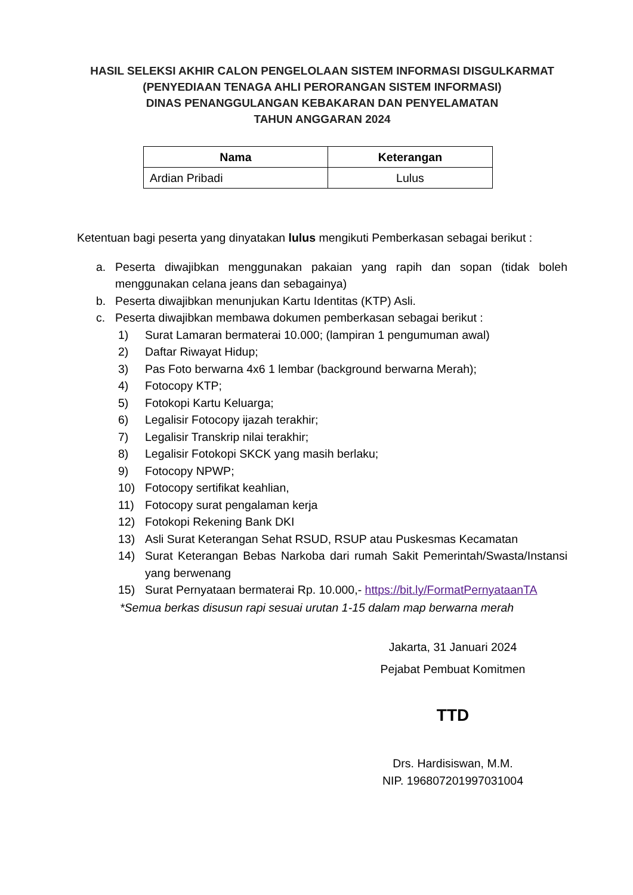HASIL SELEKSI AKHIR CALON PENGELOLAAN SISTEM INFORMASI DISGULKARMAT
(PENYEDIAAN TENAGA AHLI PERORANGAN SISTEM INFORMASI)
DINAS PENANGGULANGAN KEBAKARAN DAN PENYELAMATAN
TAHUN ANGGARAN 2024
| Nama | Keterangan |
| --- | --- |
| Ardian Pribadi | Lulus |
Ketentuan bagi peserta yang dinyatakan lulus mengikuti Pemberkasan sebagai berikut :
a. Peserta diwajibkan menggunakan pakaian yang rapih dan sopan (tidak boleh menggunakan celana jeans dan sebagainya)
b. Peserta diwajibkan menunjukan Kartu Identitas (KTP) Asli.
c. Peserta diwajibkan membawa dokumen pemberkasan sebagai berikut :
1) Surat Lamaran bermaterai 10.000; (lampiran 1 pengumuman awal)
2) Daftar Riwayat Hidup;
3) Pas Foto berwarna 4x6 1 lembar (background berwarna Merah);
4) Fotocopy KTP;
5) Fotokopi Kartu Keluarga;
6) Legalisir Fotocopy ijazah terakhir;
7) Legalisir Transkrip nilai terakhir;
8) Legalisir Fotokopi SKCK yang masih berlaku;
9) Fotocopy NPWP;
10) Fotocopy sertifikat keahlian,
11) Fotocopy surat pengalaman kerja
12) Fotokopi Rekening Bank DKI
13) Asli Surat Keterangan Sehat RSUD, RSUP atau Puskesmas Kecamatan
14) Surat Keterangan Bebas Narkoba dari rumah Sakit Pemerintah/Swasta/Instansi yang berwenang
15) Surat Pernyataan bermaterai Rp. 10.000,- https://bit.ly/FormatPernyataanTA
*Semua berkas disusun rapi sesuai urutan 1-15 dalam map berwarna merah
Jakarta, 31 Januari 2024
Pejabat Pembuat Komitmen
TTD
Drs. Hardisiswan, M.M.
NIP. 196807201997031004